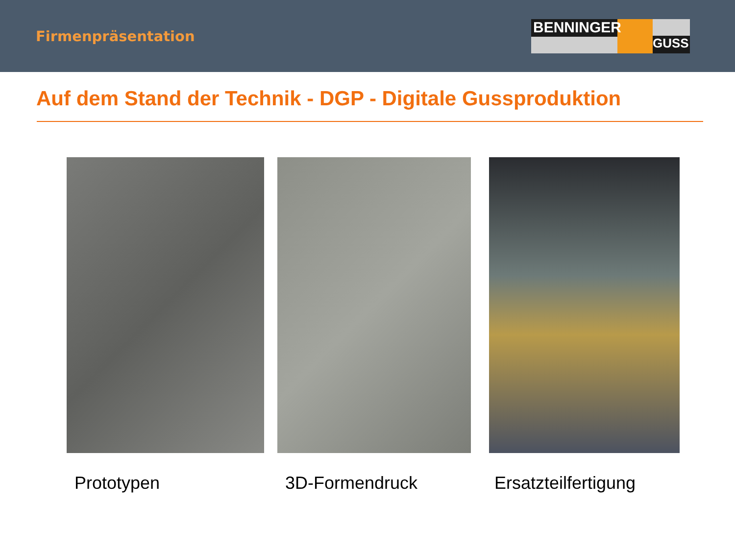Firmenpräsentation
BENNINGER
GUSS
Auf dem Stand der Technik - DGP - Digitale Gussproduktion
Prototypen 3D-Formendruck Ersatzteilfertigung